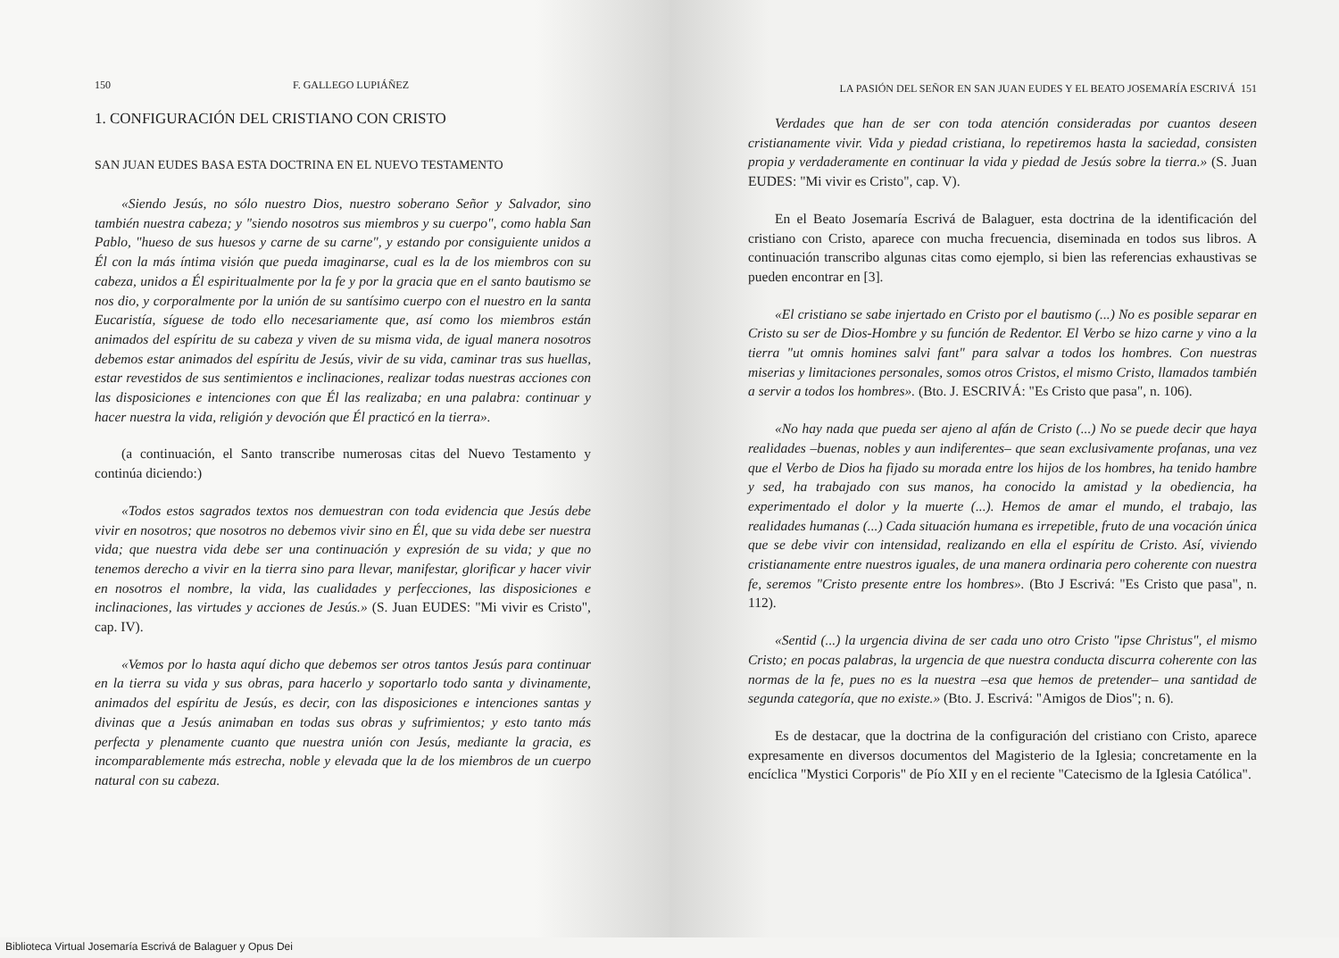150 F. GALLEGO LUPIÁÑEZ
1. CONFIGURACIÓN DEL CRISTIANO CON CRISTO
SAN JUAN EUDES BASA ESTA DOCTRINA EN EL NUEVO TESTAMENTO
«Siendo Jesús, no sólo nuestro Dios, nuestro soberano Señor y Salvador, sino también nuestra cabeza; y "siendo nosotros sus miembros y su cuerpo", como habla San Pablo, "hueso de sus huesos y carne de su carne", y estando por consiguiente unidos a Él con la más íntima visión que pueda imaginarse, cual es la de los miembros con su cabeza, unidos a Él espiritualmente por la fe y por la gracia que en el santo bautismo se nos dio, y corporalmente por la unión de su santísimo cuerpo con el nuestro en la santa Eucaristía, síguese de todo ello necesariamente que, así como los miembros están animados del espíritu de su cabeza y viven de su misma vida, de igual manera nosotros debemos estar animados del espíritu de Jesús, vivir de su vida, caminar tras sus huellas, estar revestidos de sus sentimientos e inclinaciones, realizar todas nuestras acciones con las disposiciones e intenciones con que Él las realizaba; en una palabra: continuar y hacer nuestra la vida, religión y devoción que Él practicó en la tierra».
(a continuación, el Santo transcribe numerosas citas del Nuevo Testamento y continúa diciendo:)
«Todos estos sagrados textos nos demuestran con toda evidencia que Jesús debe vivir en nosotros; que nosotros no debemos vivir sino en Él, que su vida debe ser nuestra vida; que nuestra vida debe ser una continuación y expresión de su vida; y que no tenemos derecho a vivir en la tierra sino para llevar, manifestar, glorificar y hacer vivir en nosotros el nombre, la vida, las cualidades y perfecciones, las disposiciones e inclinaciones, las virtudes y acciones de Jesús.» (S. Juan EUDES: "Mi vivir es Cristo", cap. IV).
«Vemos por lo hasta aquí dicho que debemos ser otros tantos Jesús para continuar en la tierra su vida y sus obras, para hacerlo y soportarlo todo santa y divinamente, animados del espíritu de Jesús, es decir, con las disposiciones e intenciones santas y divinas que a Jesús animaban en todas sus obras y sufrimientos; y esto tanto más perfecta y plenamente cuanto que nuestra unión con Jesús, mediante la gracia, es incomparablemente más estrecha, noble y elevada que la de los miembros de un cuerpo natural con su cabeza.
LA PASIÓN DEL SEÑOR EN SAN JUAN EUDES Y EL BEATO JOSEMARÍA ESCRIVÁ 151
Verdades que han de ser con toda atención consideradas por cuantos deseen cristianamente vivir. Vida y piedad cristiana, lo repetiremos hasta la saciedad, consisten propia y verdaderamente en continuar la vida y piedad de Jesús sobre la tierra.» (S. Juan EUDES: "Mi vivir es Cristo", cap. V).
En el Beato Josemaría Escrivá de Balaguer, esta doctrina de la identificación del cristiano con Cristo, aparece con mucha frecuencia, diseminada en todos sus libros. A continuación transcribo algunas citas como ejemplo, si bien las referencias exhaustivas se pueden encontrar en [3].
«El cristiano se sabe injertado en Cristo por el bautismo (...) No es posible separar en Cristo su ser de Dios-Hombre y su función de Redentor. El Verbo se hizo carne y vino a la tierra "ut omnis homines salvi fant" para salvar a todos los hombres. Con nuestras miserias y limitaciones personales, somos otros Cristos, el mismo Cristo, llamados también a servir a todos los hombres». (Bto. J. ESCRIVÁ: "Es Cristo que pasa", n. 106).
«No hay nada que pueda ser ajeno al afán de Cristo (...) No se puede decir que haya realidades –buenas, nobles y aun indiferentes– que sean exclusivamente profanas, una vez que el Verbo de Dios ha fijado su morada entre los hijos de los hombres, ha tenido hambre y sed, ha trabajado con sus manos, ha conocido la amistad y la obediencia, ha experimentado el dolor y la muerte (...). Hemos de amar el mundo, el trabajo, las realidades humanas (...) Cada situación humana es irrepetible, fruto de una vocación única que se debe vivir con intensidad, realizando en ella el espíritu de Cristo. Así, viviendo cristianamente entre nuestros iguales, de una manera ordinaria pero coherente con nuestra fe, seremos "Cristo presente entre los hombres». (Bto J Escrivá: "Es Cristo que pasa", n. 112).
«Sentid (...) la urgencia divina de ser cada uno otro Cristo "ipse Christus", el mismo Cristo; en pocas palabras, la urgencia de que nuestra conducta discurra coherente con las normas de la fe, pues no es la nuestra –esa que hemos de pretender– una santidad de segunda categoría, que no existe.» (Bto. J. Escrivá: "Amigos de Dios"; n. 6).
Es de destacar, que la doctrina de la configuración del cristiano con Cristo, aparece expresamente en diversos documentos del Magisterio de la Iglesia; concretamente en la encíclica "Mystici Corporis" de Pío XII y en el reciente "Catecismo de la Iglesia Católica".
Biblioteca Virtual Josemaría Escrivá de Balaguer y Opus Dei